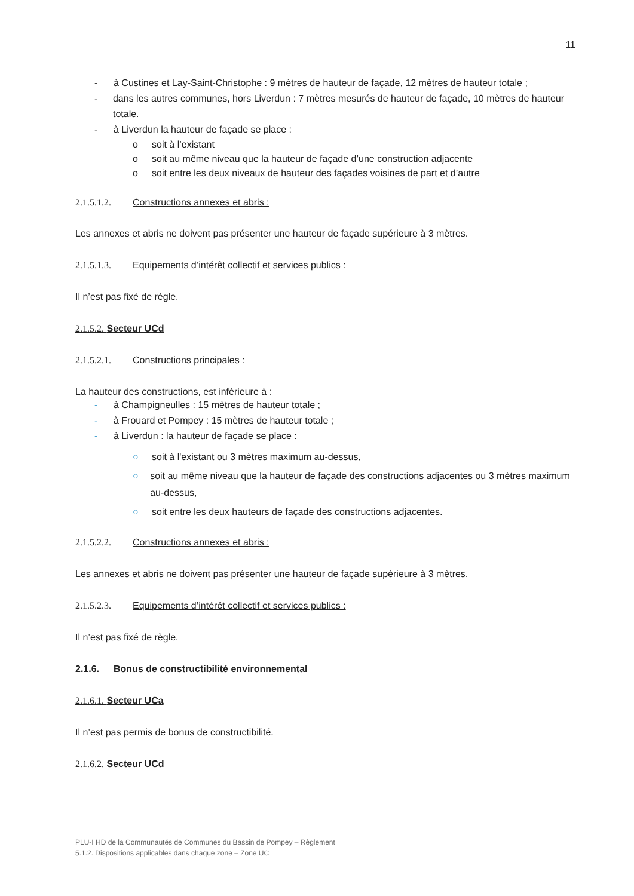11
- à Custines et Lay-Saint-Christophe : 9 mètres de hauteur de façade, 12 mètres de hauteur totale ;
- dans les autres communes, hors Liverdun : 7 mètres mesurés de hauteur de façade, 10 mètres de hauteur totale.
- à Liverdun la hauteur de façade se place :
o soit à l’existant
o soit au même niveau que la hauteur de façade d’une construction adjacente
o soit entre les deux niveaux de hauteur des façades voisines de part et d’autre
2.1.5.1.2. Constructions annexes et abris :
Les annexes et abris ne doivent pas présenter une hauteur de façade supérieure à 3 mètres.
2.1.5.1.3. Equipements d’intérêt collectif et services publics :
Il n’est pas fixé de règle.
2.1.5.2. Secteur UCd
2.1.5.2.1. Constructions principales :
La hauteur des constructions, est inférieure à :
- à Champigneulles : 15 mètres de hauteur totale ;
- à Frouard et Pompey : 15 mètres de hauteur totale ;
- à Liverdun : la hauteur de façade se place :
○ soit à l'existant ou 3 mètres maximum au-dessus,
○ soit au même niveau que la hauteur de façade des constructions adjacentes ou 3 mètres maximum au-dessus,
○ soit entre les deux hauteurs de façade des constructions adjacentes.
2.1.5.2.2. Constructions annexes et abris :
Les annexes et abris ne doivent pas présenter une hauteur de façade supérieure à 3 mètres.
2.1.5.2.3. Equipements d’intérêt collectif et services publics :
Il n’est pas fixé de règle.
2.1.6. Bonus de constructibilité environnemental
2.1.6.1. Secteur UCa
Il n’est pas permis de bonus de constructibilité.
2.1.6.2. Secteur UCd
PLU-I HD de la Communautés de Communes du Bassin de Pompey – Règlement
5.1.2. Dispositions applicables dans chaque zone – Zone UC